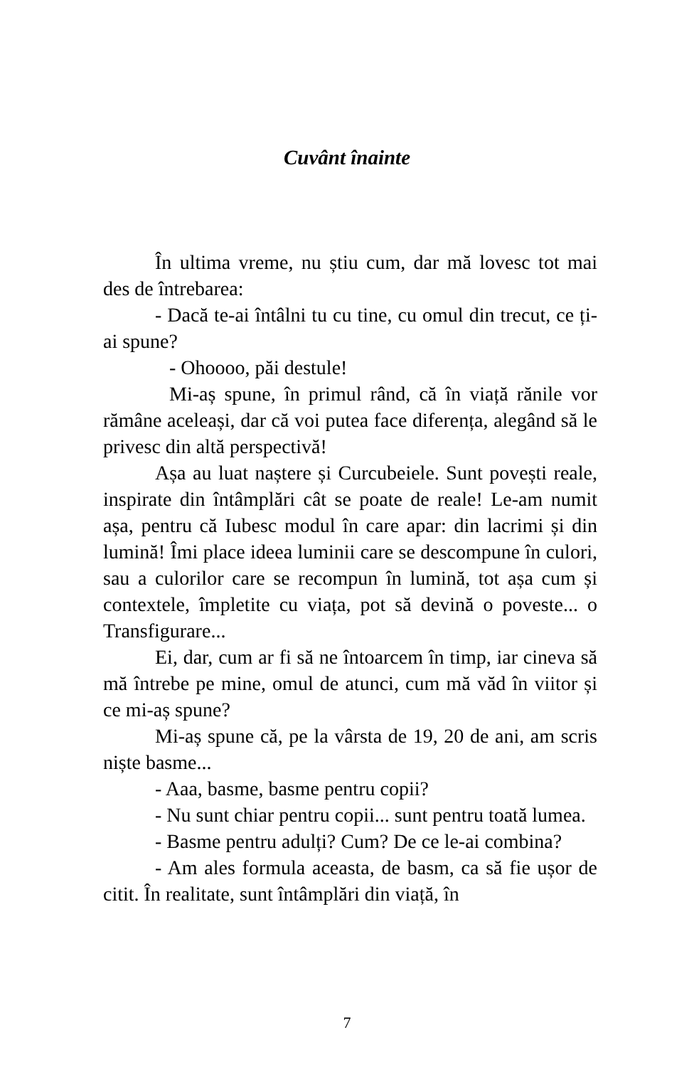Cuvânt înainte
În ultima vreme, nu știu cum, dar mă lovesc tot mai des de întrebarea:
- Dacă te-ai întâlni tu cu tine, cu omul din trecut, ce ți-ai spune?
- Ohoooo, păi destule!
Mi-aș spune, în primul rând, că în viață rănile vor rămâne aceleași, dar că voi putea face diferența, alegând să le privesc din altă perspectivă!
Așa au luat naștere și Curcubeiele. Sunt povești reale, inspirate din întâmplări cât se poate de reale! Le-am numit așa, pentru că Iubesc modul în care apar: din lacrimi și din lumină! Îmi place ideea luminii care se descompune în culori, sau a culorilor care se recompun în lumină, tot așa cum și contextele, împletite cu viața, pot să devină o poveste... o Transfigurare...
Ei, dar, cum ar fi să ne întoarcem în timp, iar cineva să mă întrebe pe mine, omul de atunci, cum mă văd în viitor și ce mi-aș spune?
Mi-aș spune că, pe la vârsta de 19, 20 de ani, am scris niște basme...
- Aaa, basme, basme pentru copii?
- Nu sunt chiar pentru copii... sunt pentru toată lumea.
- Basme pentru adulți? Cum? De ce le-ai combina?
- Am ales formula aceasta, de basm, ca să fie ușor de citit. În realitate, sunt întâmplări din viață, în
7